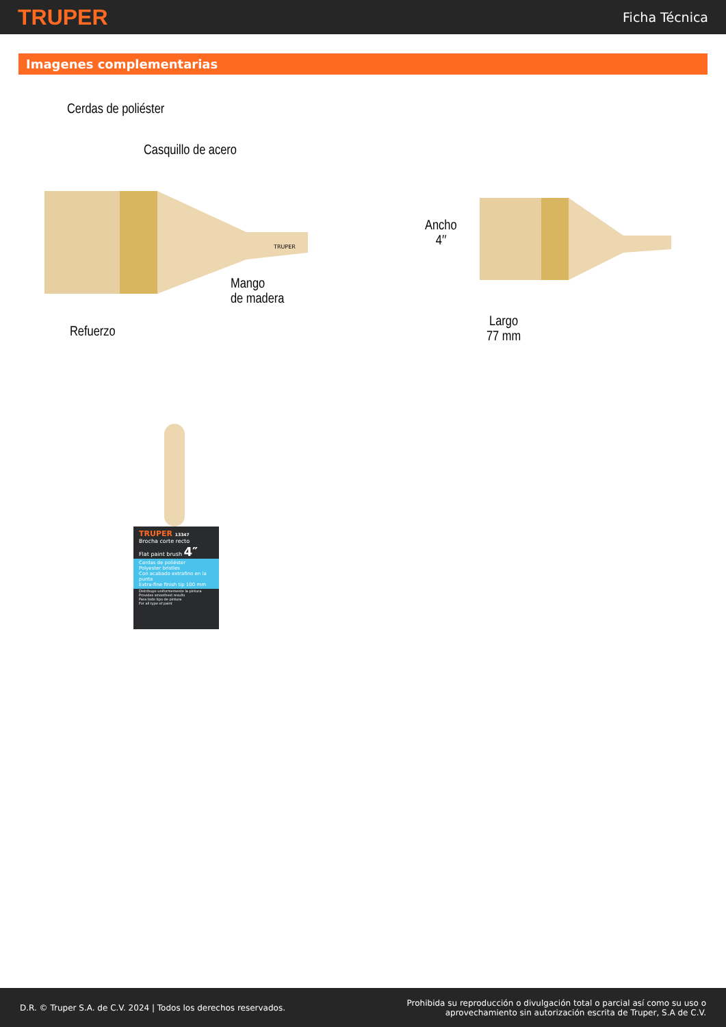TRUPER
Ficha Técnica
Imagenes complementarias
Cerdas de poliéster
Casquillo de acero
TRUPER
Mango
de madera
Refuerzo
Ancho
4″
Largo
77 mm
TRUPER 13347
Brocha corte recto
Flat paint brush 4″
Cerdas de poliéster
Polyester bristles
Con acabado extrafino en la punta
Extra-fine finish tip 100 mm
Distribuye uniformemente la pintura
Provides smoothest results
Para todo tipo de pintura
For all type of paint
D.R. © Truper S.A. de C.V. 2024 | Todos los derechos reservados.
Prohibida su reproducción o divulgación total o parcial así como su uso o
aprovechamiento sin autorización escrita de Truper, S.A de C.V.